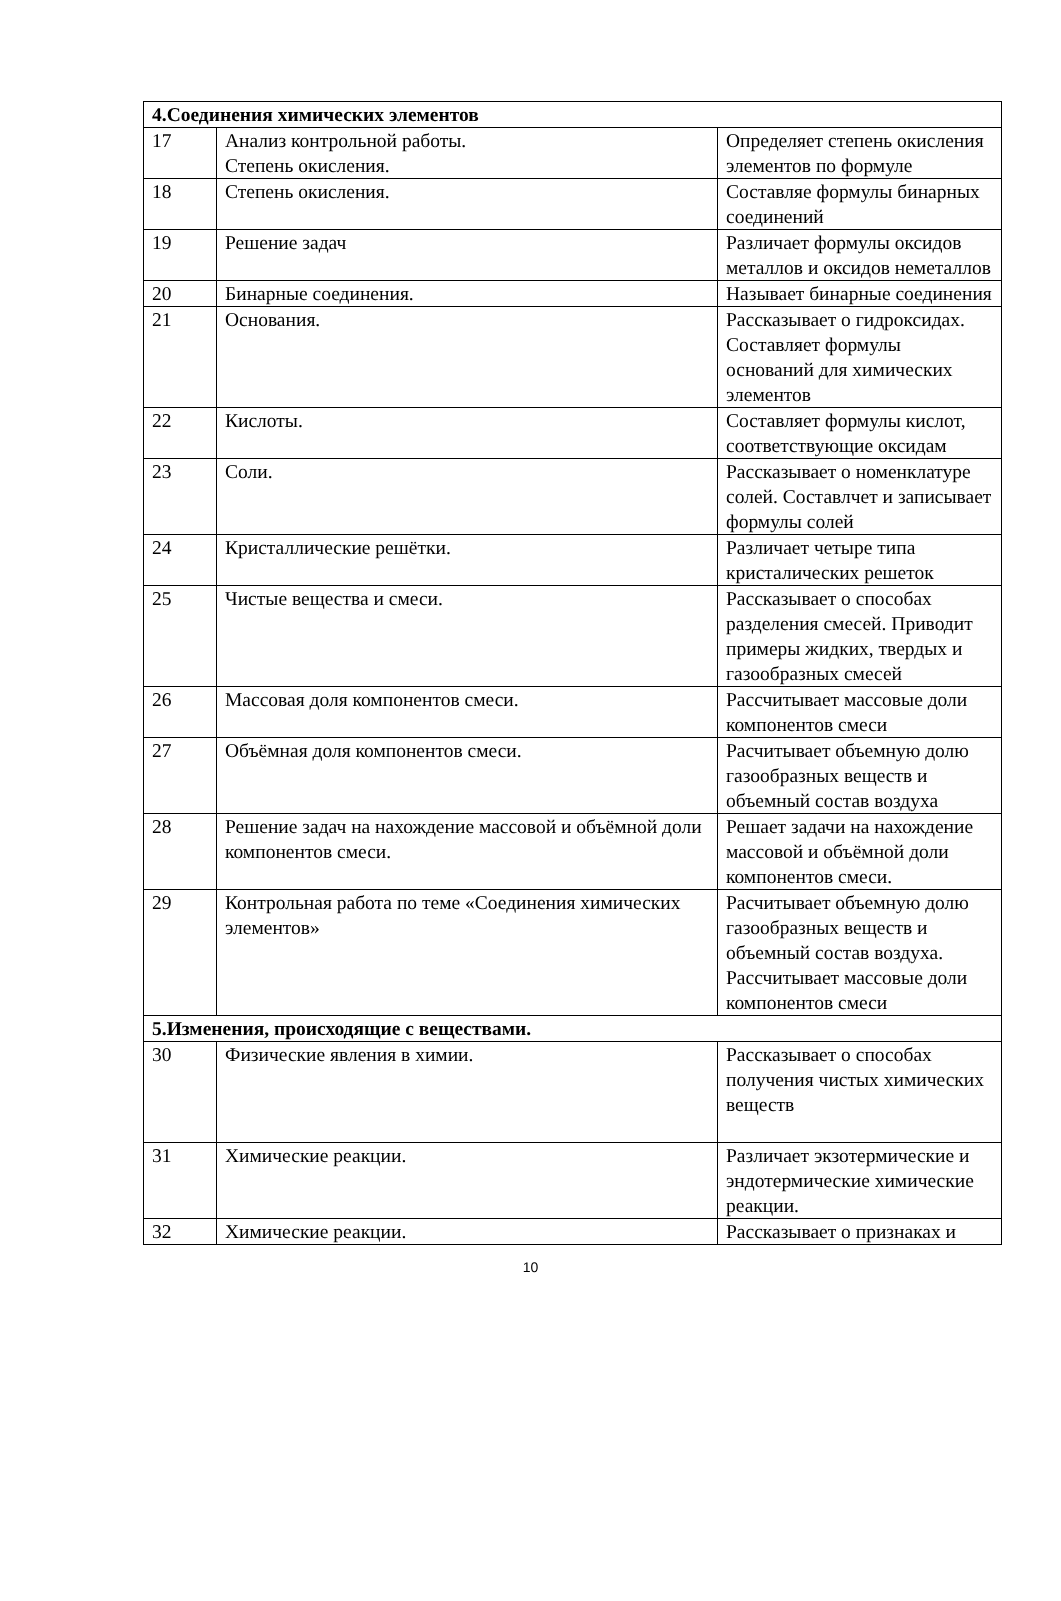| 4.Соединения химических элементов | | |
| 17 | Анализ контрольной работы. Степень окисления. | Определяет степень окисления элементов по формуле |
| 18 | Степень окисления. | Составляе формулы бинарных соединений |
| 19 | Решение задач | Различает формулы оксидов металлов и оксидов неметаллов |
| 20 | Бинарные соединения. | Называет бинарные соединения |
| 21 | Основания. | Рассказывает о гидроксидах. Составляет формулы оснований для химических элементов |
| 22 | Кислоты. | Составляет формулы кислот, соответствующие оксидам |
| 23 | Соли. | Рассказывает о номенклатуре солей. Составлчет и записывает формулы солей |
| 24 | Кристаллические решётки. | Различает четыре типа кристалических решеток |
| 25 | Чистые вещества и смеси. | Рассказывает о способах разделения смесей. Приводит примеры жидких, твердых и газообразных смесей |
| 26 | Массовая доля компонентов смеси. | Рассчитывает массовые доли компонентов смеси |
| 27 | Объёмная доля компонентов смеси. | Расчитывает объемную долю газообразных веществ и объемный состав воздуха |
| 28 | Решение задач на нахождение массовой и объёмной доли компонентов смеси. | Решает задачи на нахождение массовой и объёмной доли компонентов смеси. |
| 29 | Контрольная работа по теме «Соединения химических элементов» | Расчитывает объемную долю газообразных веществ и объемный состав воздуха. Рассчитывает массовые доли компонентов смеси |
| 5.Изменения, происходящие с веществами. | | |
| 30 | Физические явления в химии. | Рассказывает о способах получения чистых химических веществ |
| 31 | Химические реакции. | Различает экзотермические и эндотермические химические реакции. |
| 32 | Химические реакции. | Рассказывает о признаках и |
10